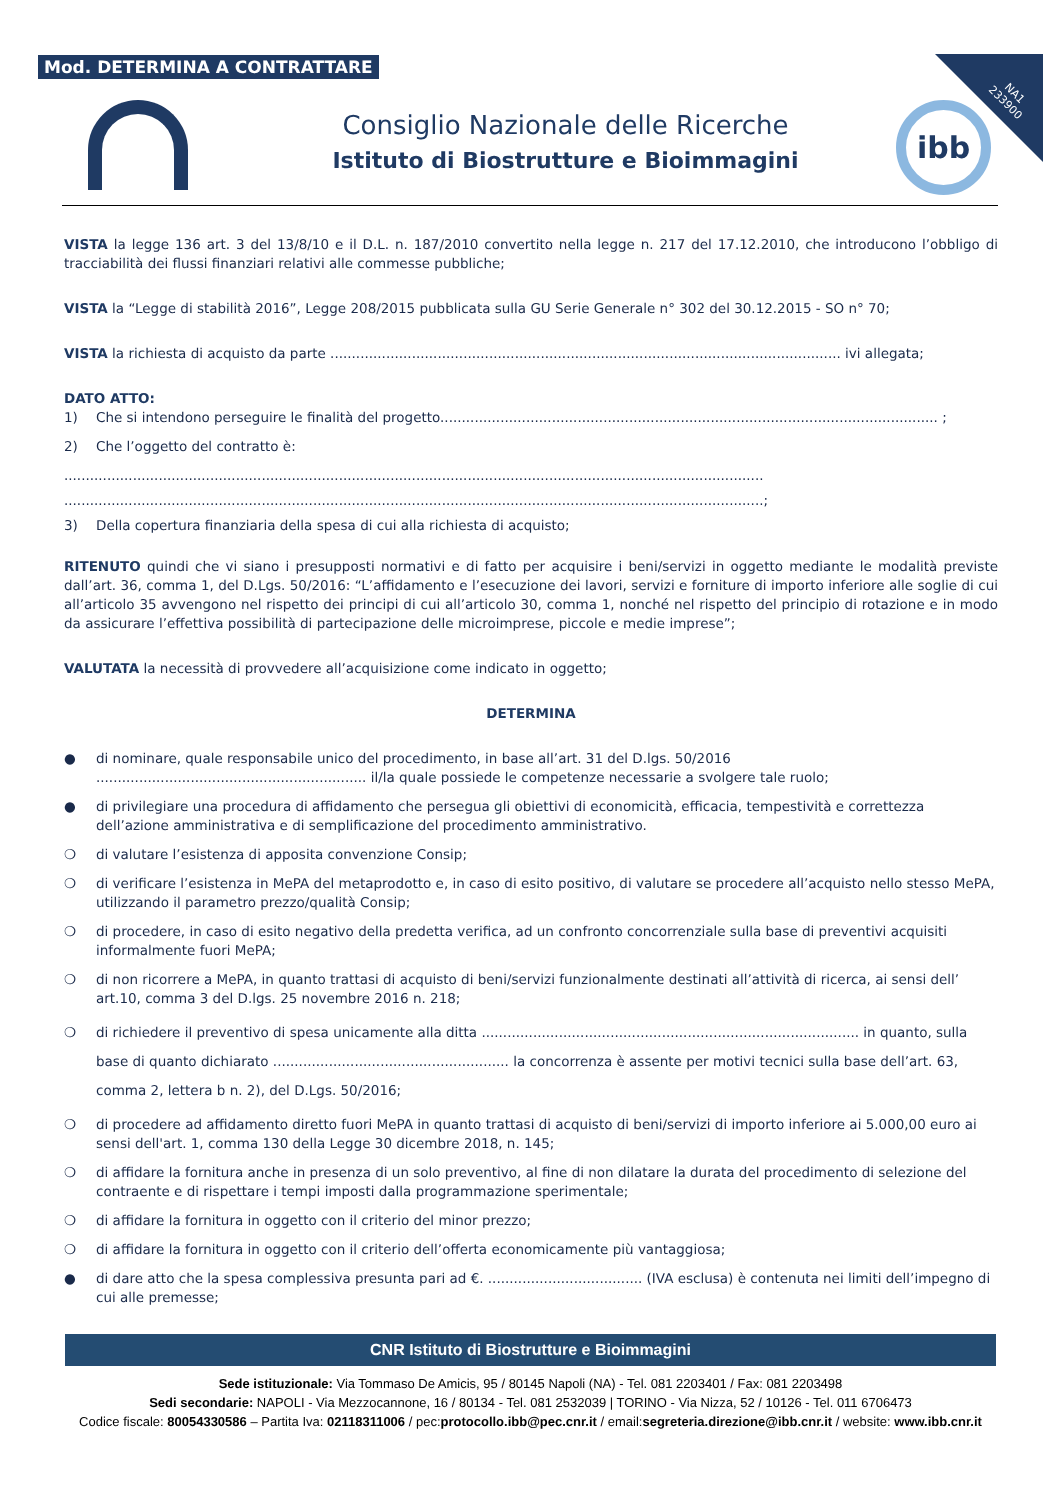Mod. DETERMINA A CONTRATTARE
NA1
233900
Consiglio Nazionale delle Ricerche
Istituto di Biostrutture e Bioimmagini
ibb
VISTA la legge 136 art. 3 del 13/8/10 e il D.L. n. 187/2010 convertito nella legge n. 217 del 17.12.2010, che introducono l’obbligo di tracciabilità dei flussi finanziari relativi alle commesse pubbliche;
VISTA la “Legge di stabilità 2016”, Legge 208/2015 pubblicata sulla GU Serie Generale n° 302 del 30.12.2015 - SO n° 70;
VISTA la richiesta di acquisto da parte ....................................................................................................................... ivi allegata;
DATO ATTO:
1) Che si intendono perseguire le finalità del progetto.................................................................................................................... ;
2) Che l’oggetto del contratto è:
...................................................................................................................................................................
...................................................................................................................................................................;
3) Della copertura finanziaria della spesa di cui alla richiesta di acquisto;
RITENUTO quindi che vi siano i presupposti normativi e di fatto per acquisire i beni/servizi in oggetto mediante le modalità previste dall’art. 36, comma 1, del D.Lgs. 50/2016: “L’affidamento e l’esecuzione dei lavori, servizi e forniture di importo inferiore alle soglie di cui all’articolo 35 avvengono nel rispetto dei principi di cui all’articolo 30, comma 1, nonché nel rispetto del principio di rotazione e in modo da assicurare l’effettiva possibilità di partecipazione delle microimprese, piccole e medie imprese”;
VALUTATA la necessità di provvedere all’acquisizione come indicato in oggetto;
DETERMINA
● di nominare, quale responsabile unico del procedimento, in base all’art. 31 del D.lgs. 50/2016 ............................................................... il/la quale possiede le competenze necessarie a svolgere tale ruolo;
● di privilegiare una procedura di affidamento che persegua gli obiettivi di economicità, efficacia, tempestività e correttezza dell’azione amministrativa e di semplificazione del procedimento amministrativo.
❍ di valutare l’esistenza di apposita convenzione Consip;
❍ di verificare l’esistenza in MePA del metaprodotto e, in caso di esito positivo, di valutare se procedere all’acquisto nello stesso MePA, utilizzando il parametro prezzo/qualità Consip;
❍ di procedere, in caso di esito negativo della predetta verifica, ad un confronto concorrenziale sulla base di preventivi acquisiti informalmente fuori MePA;
❍ di non ricorrere a MePA, in quanto trattasi di acquisto di beni/servizi funzionalmente destinati all’attività di ricerca, ai sensi dell’ art.10, comma 3 del D.lgs. 25 novembre 2016 n. 218;
❍ di richiedere il preventivo di spesa unicamente alla ditta ........................................................................................ in quanto, sulla base di quanto dichiarato ....................................................... la concorrenza è assente per motivi tecnici sulla base dell’art. 63, comma 2, lettera b n. 2), del D.Lgs. 50/2016;
❍ di procedere ad affidamento diretto fuori MePA in quanto trattasi di acquisto di beni/servizi di importo inferiore ai 5.000,00 euro ai sensi dell'art. 1, comma 130 della Legge 30 dicembre 2018, n. 145;
❍ di affidare la fornitura anche in presenza di un solo preventivo, al fine di non dilatare la durata del procedimento di selezione del contraente e di rispettare i tempi imposti dalla programmazione sperimentale;
❍ di affidare la fornitura in oggetto con il criterio del minor prezzo;
❍ di affidare la fornitura in oggetto con il criterio dell’offerta economicamente più vantaggiosa;
● di dare atto che la spesa complessiva presunta pari ad €. .................................... (IVA esclusa) è contenuta nei limiti dell’impegno di cui alle premesse;
CNR Istituto di Biostrutture e Bioimmagini
Sede istituzionale: Via Tommaso De Amicis, 95 / 80145 Napoli (NA) - Tel. 081 2203401 / Fax: 081 2203498
Sedi secondarie: NAPOLI - Via Mezzocannone, 16 / 80134 - Tel. 081 2532039 | TORINO - Via Nizza, 52 / 10126 - Tel. 011 6706473
Codice fiscale: 80054330586 – Partita Iva: 02118311006 / pec:protocollo.ibb@pec.cnr.it / email:segreteria.direzione@ibb.cnr.it / website: www.ibb.cnr.it